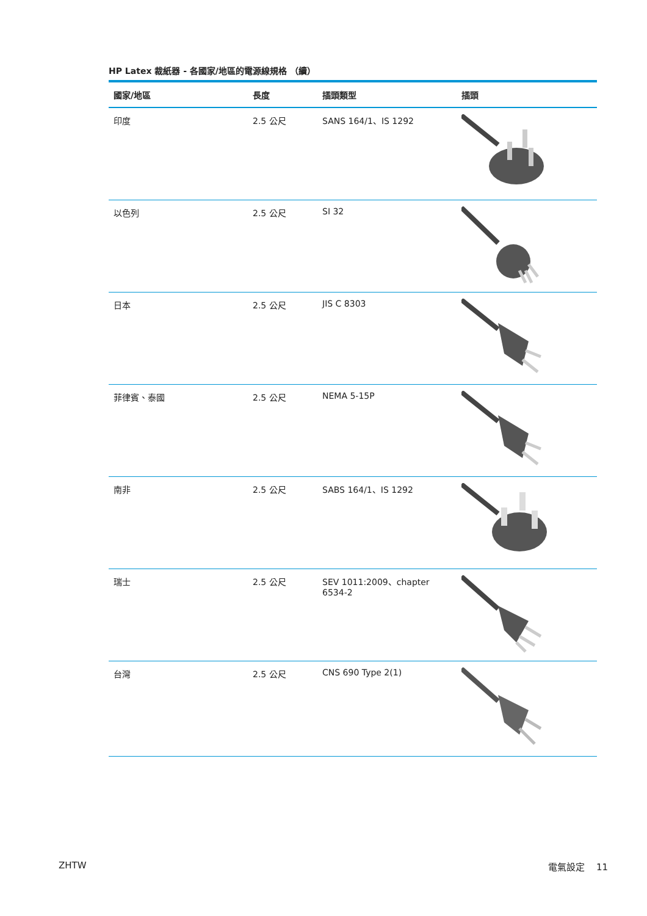HP Latex 裁紙器 - 各國家/地區的電源線規格 （續）
| 國家/地區 | 長度 | 插頭類型 | 插頭 |
| --- | --- | --- | --- |
| 印度 | 2.5 公尺 | SANS 164/1、IS 1292 | |
| 以色列 | 2.5 公尺 | SI 32 | |
| 日本 | 2.5 公尺 | JIS C 8303 | |
| 菲律賓、泰國 | 2.5 公尺 | NEMA 5-15P | |
| 南非 | 2.5 公尺 | SABS 164/1、IS 1292 | |
| 瑞士 | 2.5 公尺 | SEV 1011:2009、chapter 6534-2 | |
| 台灣 | 2.5 公尺 | CNS 690 Type 2(1) | |
ZHTW 電氣設定 11